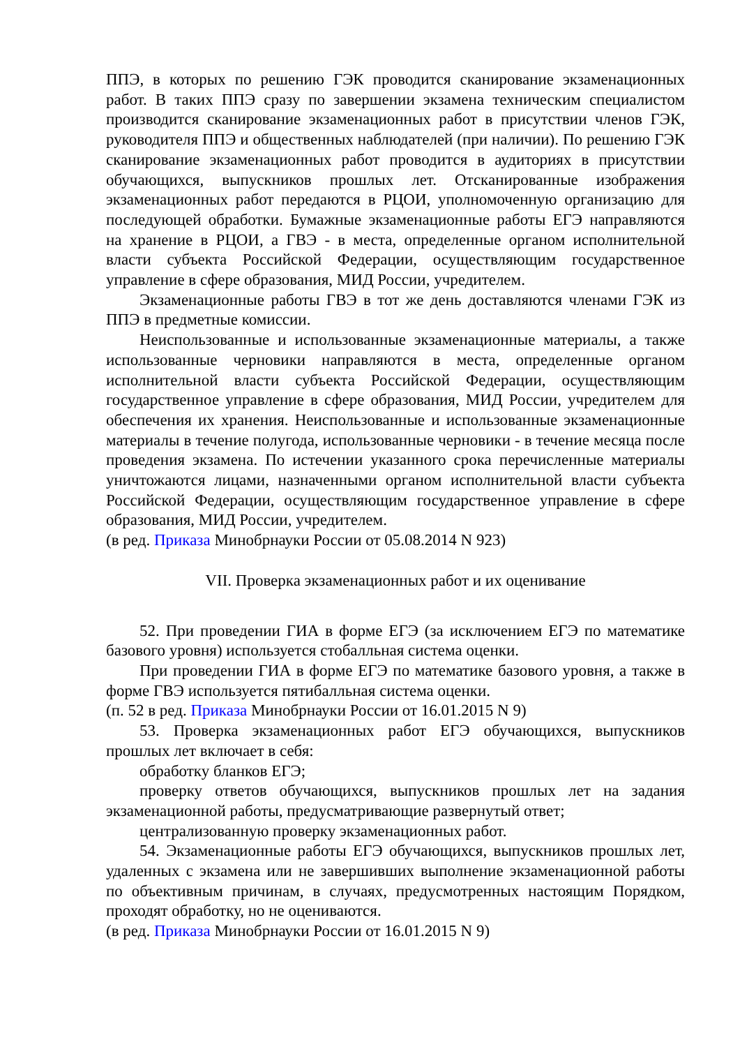ППЭ, в которых по решению ГЭК проводится сканирование экзаменационных работ. В таких ППЭ сразу по завершении экзамена техническим специалистом производится сканирование экзаменационных работ в присутствии членов ГЭК, руководителя ППЭ и общественных наблюдателей (при наличии). По решению ГЭК сканирование экзаменационных работ проводится в аудиториях в присутствии обучающихся, выпускников прошлых лет. Отсканированные изображения экзаменационных работ передаются в РЦОИ, уполномоченную организацию для последующей обработки. Бумажные экзаменационные работы ЕГЭ направляются на хранение в РЦОИ, а ГВЭ - в места, определенные органом исполнительной власти субъекта Российской Федерации, осуществляющим государственное управление в сфере образования, МИД России, учредителем.
Экзаменационные работы ГВЭ в тот же день доставляются членами ГЭК из ППЭ в предметные комиссии.
Неиспользованные и использованные экзаменационные материалы, а также использованные черновики направляются в места, определенные органом исполнительной власти субъекта Российской Федерации, осуществляющим государственное управление в сфере образования, МИД России, учредителем для обеспечения их хранения. Неиспользованные и использованные экзаменационные материалы в течение полугода, использованные черновики - в течение месяца после проведения экзамена. По истечении указанного срока перечисленные материалы уничтожаются лицами, назначенными органом исполнительной власти субъекта Российской Федерации, осуществляющим государственное управление в сфере образования, МИД России, учредителем.
(в ред. Приказа Минобрнауки России от 05.08.2014 N 923)
VII. Проверка экзаменационных работ и их оценивание
52. При проведении ГИА в форме ЕГЭ (за исключением ЕГЭ по математике базового уровня) используется стобалльная система оценки.
При проведении ГИА в форме ЕГЭ по математике базового уровня, а также в форме ГВЭ используется пятибалльная система оценки.
(п. 52 в ред. Приказа Минобрнауки России от 16.01.2015 N 9)
53. Проверка экзаменационных работ ЕГЭ обучающихся, выпускников прошлых лет включает в себя:
обработку бланков ЕГЭ;
проверку ответов обучающихся, выпускников прошлых лет на задания экзаменационной работы, предусматривающие развернутый ответ;
централизованную проверку экзаменационных работ.
54. Экзаменационные работы ЕГЭ обучающихся, выпускников прошлых лет, удаленных с экзамена или не завершивших выполнение экзаменационной работы по объективным причинам, в случаях, предусмотренных настоящим Порядком, проходят обработку, но не оцениваются.
(в ред. Приказа Минобрнауки России от 16.01.2015 N 9)